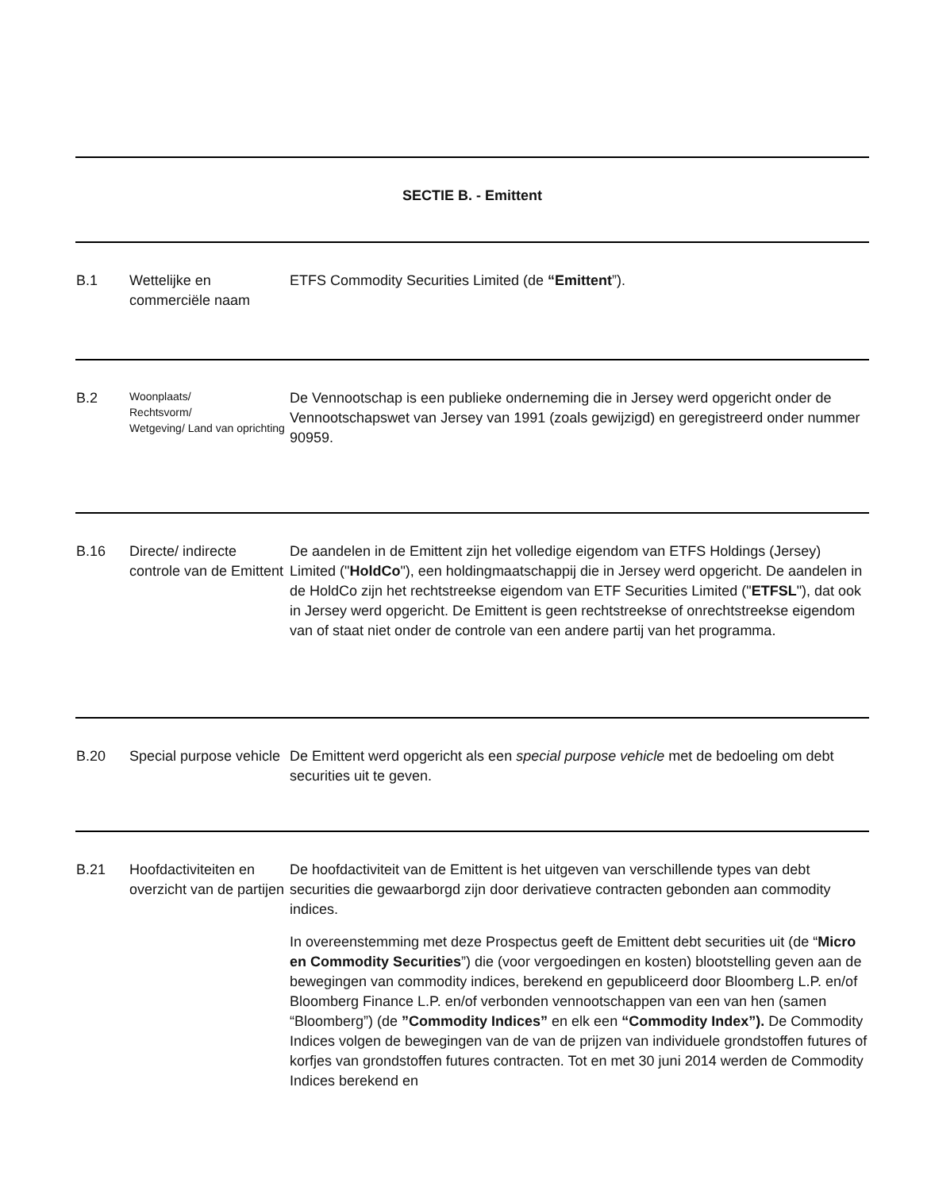| SECTIE B. - Emittent | | |
| B.1 | Wettelijke en commerciële naam | ETFS Commodity Securities Limited (de “Emittent ”). |
| B.2 | Woonplaats/ Rechtsvorm/ Wetgeving/ Land van oprichting | De Vennootschap is een publieke onderneming die in Jersey werd opgericht onder de Vennootschapswet van Jersey van 1991 (zoals gewijzigd) en geregistreerd onder nummer 90959. |
| B.16 | Directe/ indirecte controle van de Emittent | De aandelen in de Emittent zijn het volledige eigendom van ETFS Holdings (Jersey) Limited (" HoldCo "), een holdingmaatschappij die in Jersey werd opgericht. De aandelen in de HoldCo zijn het rechtstreekse eigendom van ETF Securities Limited (" ETFSL "), dat ook in Jersey werd opgericht. De Emittent is geen rechtstreekse of onrechtstreekse eigendom van of staat niet onder de controle van een andere partij van het programma. |
| B.20 | Special purpose vehicle | De Emittent werd opgericht als een special purpose vehicle met de bedoeling om debt securities uit te geven. |
| B.21 | Hoofdactiviteiten en overzicht van de partijen | De hoofdactiviteit van de Emittent is het uitgeven van verschillende types van debt securities die gewaarborgd zijn door derivatieve contracten gebonden aan commodity indices. In overeenstemming met deze Prospectus geeft de Emittent debt securities uit (de “ Micro en Commodity Securities ”) die (voor vergoedingen en kosten) blootstelling geven aan de bewegingen van commodity indices, berekend en gepubliceerd door Bloomberg L.P. en/of Bloomberg Finance L.P. en/of verbonden vennootschappen van een van hen (samen “Bloomberg”) (de ”Commodity Indices” en elk een “Commodity Index”). De Commodity Indices volgen de bewegingen van de van de prijzen van individuele grondstoffen futures of korfjes van grondstoffen futures contracten. Tot en met 30 juni 2014 werden de Commodity Indices berekend en |